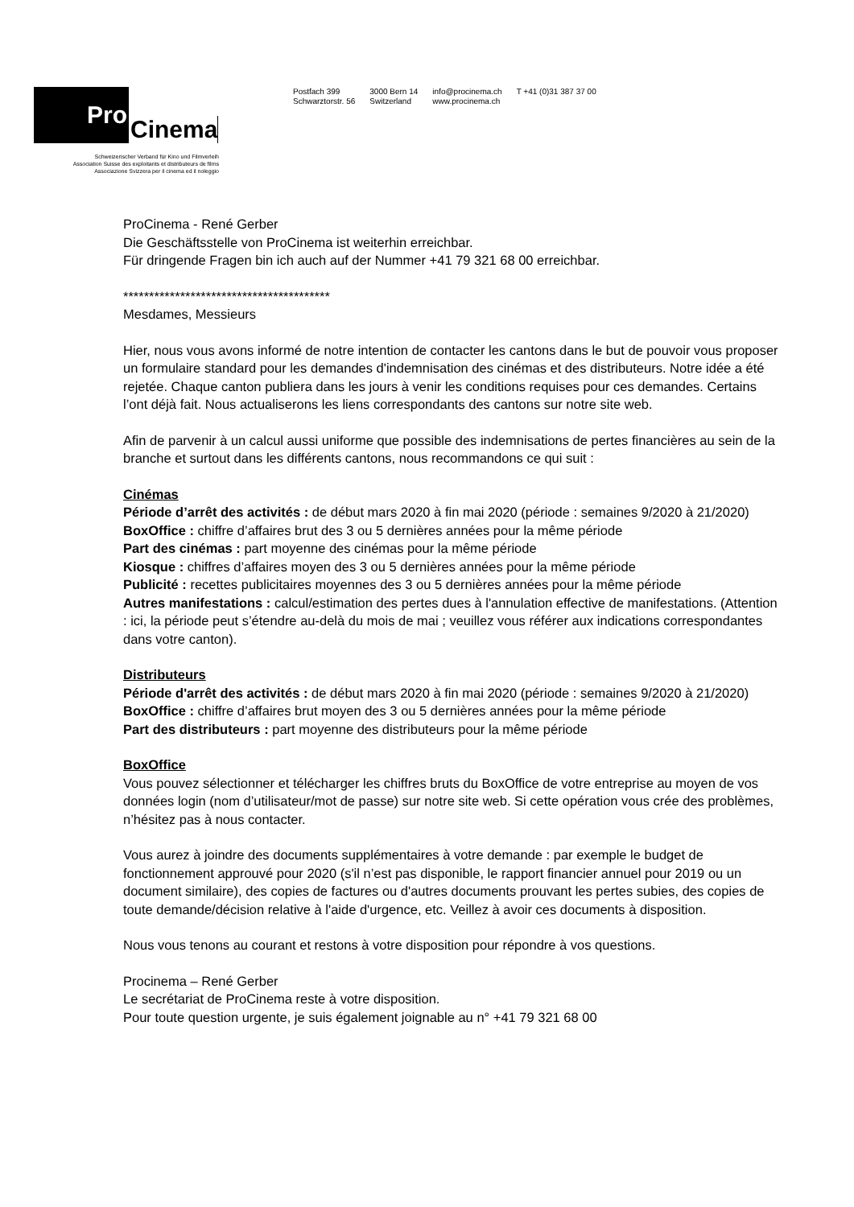Pro
Cinema
Schweizerischer Verband für Kino und Filmverleih
Association Suisse des exploitants et distributeurs de films
Associazione Svizzera per il cinema ed il noleggio
Postfach 399
Schwarztorstr. 56
3000 Bern 14
Switzerland
info@procinema.ch
www.procinema.ch
T +41 (0)31 387 37 00
ProCinema - René Gerber
Die Geschäftsstelle von ProCinema ist weiterhin erreichbar.
Für dringende Fragen bin ich auch auf der Nummer +41 79 321 68 00 erreichbar.
****************************************
Mesdames, Messieurs
Hier, nous vous avons informé de notre intention de contacter les cantons dans le but de pouvoir vous proposer un formulaire standard pour les demandes d'indemnisation des cinémas et des distributeurs. Notre idée a été rejetée. Chaque canton publiera dans les jours à venir les conditions requises pour ces demandes. Certains l’ont déjà fait. Nous actualiserons les liens correspondants des cantons sur notre site web.
Afin de parvenir à un calcul aussi uniforme que possible des indemnisations de pertes financières au sein de la branche et surtout dans les différents cantons, nous recommandons ce qui suit :
Cinémas
Période d’arrêt des activités : de début mars 2020 à fin mai 2020 (période : semaines 9/2020 à 21/2020)
BoxOffice : chiffre d’affaires brut des 3 ou 5 dernières années pour la même période
Part des cinémas : part moyenne des cinémas pour la même période
Kiosque : chiffres d’affaires moyen des 3 ou 5 dernières années pour la même période
Publicité : recettes publicitaires moyennes des 3 ou 5 dernières années pour la même période
Autres manifestations : calcul/estimation des pertes dues à l'annulation effective de manifestations. (Attention : ici, la période peut s’étendre au-delà du mois de mai ; veuillez vous référer aux indications correspondantes dans votre canton).
Distributeurs
Période d'arrêt des activités : de début mars 2020 à fin mai 2020 (période : semaines 9/2020 à 21/2020)
BoxOffice : chiffre d’affaires brut moyen des 3 ou 5 dernières années pour la même période
Part des distributeurs : part moyenne des distributeurs pour la même période
BoxOffice
Vous pouvez sélectionner et télécharger les chiffres bruts du BoxOffice de votre entreprise au moyen de vos données login (nom d’utilisateur/mot de passe) sur notre site web. Si cette opération vous crée des problèmes, n’hésitez pas à nous contacter.
Vous aurez à joindre des documents supplémentaires à votre demande : par exemple le budget de fonctionnement approuvé pour 2020 (s'il n’est pas disponible, le rapport financier annuel pour 2019 ou un document similaire), des copies de factures ou d'autres documents prouvant les pertes subies, des copies de toute demande/décision relative à l'aide d'urgence, etc. Veillez à avoir ces documents à disposition.
Nous vous tenons au courant et restons à votre disposition pour répondre à vos questions.
Procinema – René Gerber
Le secrétariat de ProCinema reste à votre disposition.
Pour toute question urgente, je suis également joignable au n° +41 79 321 68 00